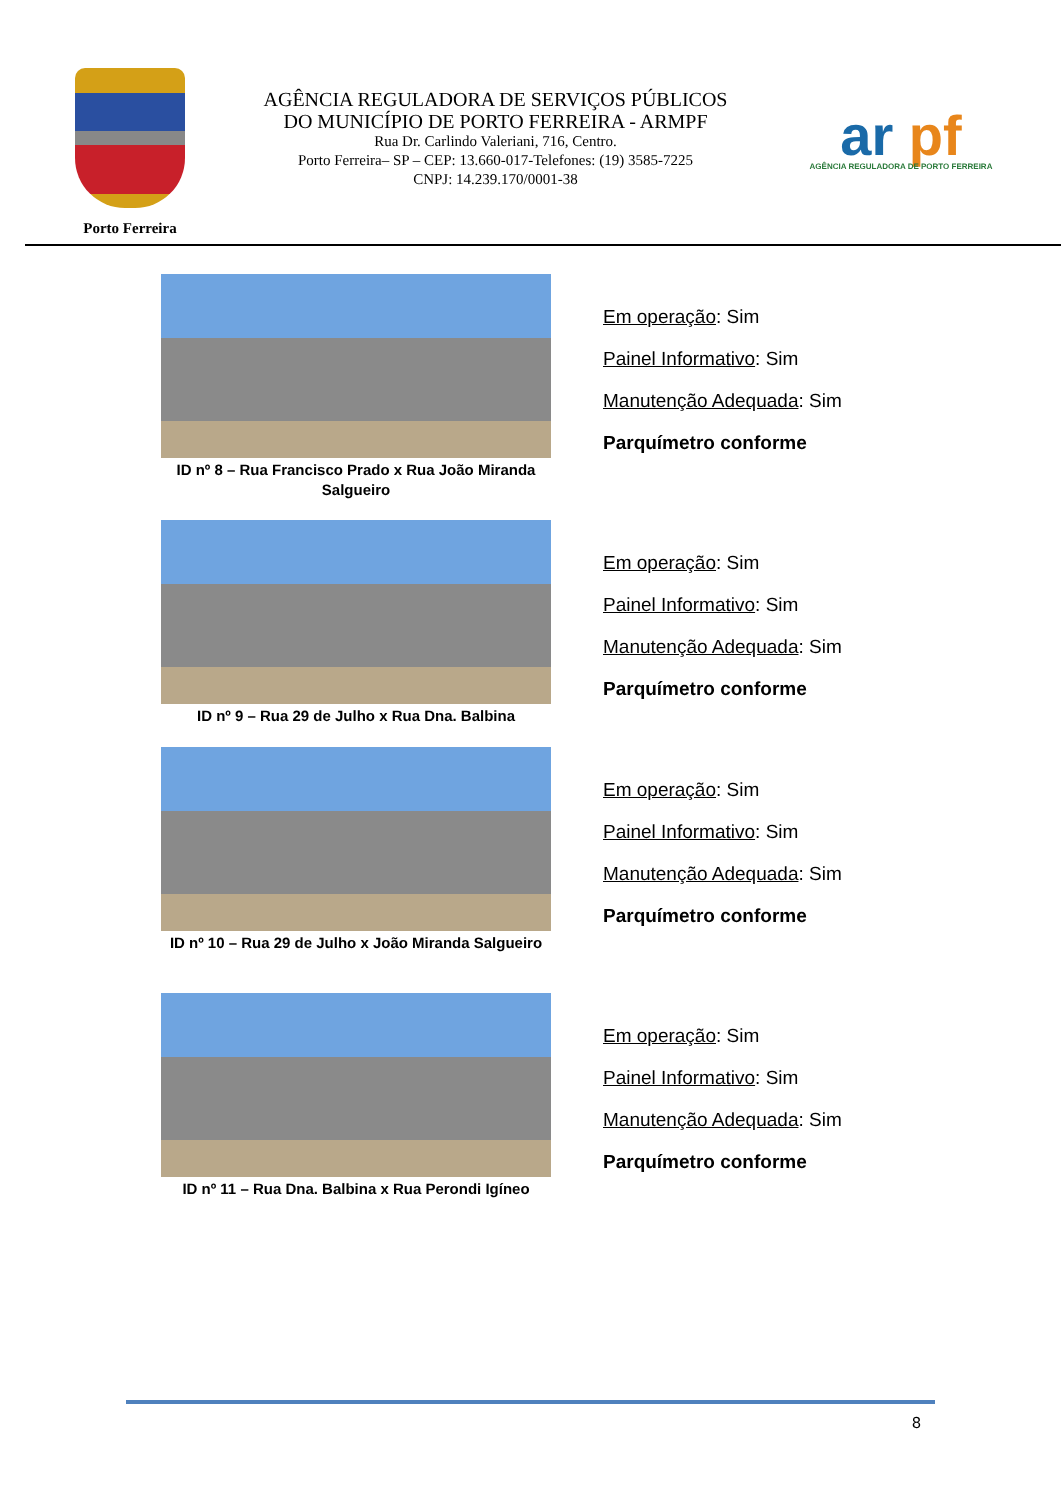Porto Ferreira
AGÊNCIA REGULADORA DE SERVIÇOS PÚBLICOS
DO MUNICÍPIO DE PORTO FERREIRA - ARMPF
Rua Dr. Carlindo Valeriani, 716, Centro.
Porto Ferreira– SP – CEP: 13.660-017-Telefones: (19) 3585-7225
CNPJ: 14.239.170/0001-38
ar pf
AGÊNCIA REGULADORA DE PORTO FERREIRA
ID nº 8 – Rua Francisco Prado x Rua João Miranda Salgueiro
Em operação: Sim
Painel Informativo: Sim
Manutenção Adequada: Sim
Parquímetro conforme
ID nº 9 – Rua 29 de Julho x Rua Dna. Balbina
Em operação: Sim
Painel Informativo: Sim
Manutenção Adequada: Sim
Parquímetro conforme
ID nº 10 – Rua 29 de Julho x João Miranda Salgueiro
Em operação: Sim
Painel Informativo: Sim
Manutenção Adequada: Sim
Parquímetro conforme
ID nº 11 – Rua Dna. Balbina x Rua Perondi Igíneo
Em operação: Sim
Painel Informativo: Sim
Manutenção Adequada: Sim
Parquímetro conforme
8